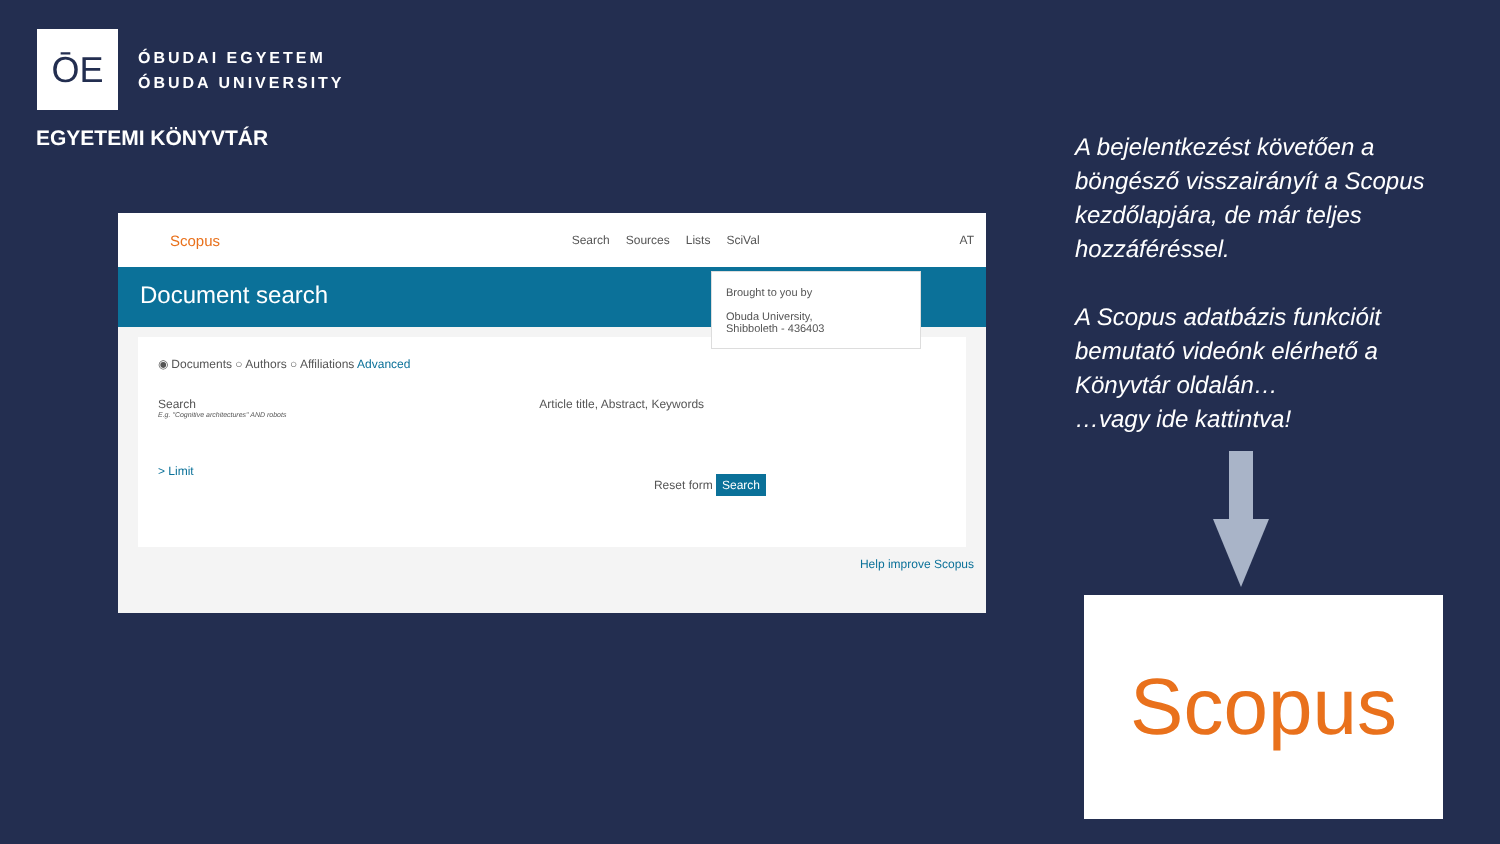ŌE
ÓBUDAI EGYETEM
ÓBUDA UNIVERSITY
EGYETEMI KÖNYVTÁR
Scopus Search Sources Lists SciVal AT
Document search
◉ Documents ○ Authors ○ Affiliations Advanced
Search Article title, Abstract, Keywords
E.g. "Cognitive architectures" AND robots
> Limit
Reset form Search
Help improve Scopus
Brought to you by
Obuda University,
Shibboleth - 436403
A bejelentkezést követően a böngésző visszairányít a Scopus kezdőlapjára, de már teljes hozzáféréssel.
A Scopus adatbázis funkcióit bemutató videónk elérhető a Könyvtár oldalán…
…vagy ide kattintva!
Scopus